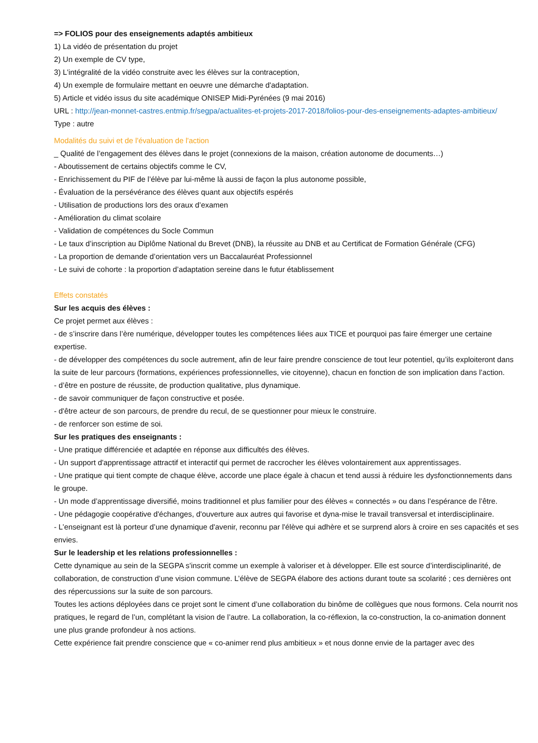=> FOLIOS pour des enseignements adaptés ambitieux
1) La vidéo de présentation du projet
2) Un exemple de CV type,
3) L'intégralité de la vidéo construite avec les élèves sur la contraception,
4) Un exemple de formulaire mettant en oeuvre une démarche d'adaptation.
5) Article et vidéo issus du site académique ONISEP Midi-Pyrénées (9 mai 2016)
URL : http://jean-monnet-castres.entmip.fr/segpa/actualites-et-projets-2017-2018/folios-pour-des-enseignements-adaptes-ambitieux/
Type : autre
Modalités du suivi et de l'évaluation de l'action
_ Qualité de l’engagement des élèves dans le projet (connexions de la maison, création autonome de documents…)
- Aboutissement de certains objectifs comme le CV,
- Enrichissement du PIF de l’élève par lui-même là aussi de façon la plus autonome possible,
- Évaluation de la persévérance des élèves quant aux objectifs espérés
- Utilisation de productions lors des oraux d’examen
- Amélioration du climat scolaire
- Validation de compétences du Socle Commun
- Le taux d’inscription au Diplôme National du Brevet (DNB), la réussite au DNB et au Certificat de Formation Générale (CFG)
- La proportion de demande d’orientation vers un Baccalauréat Professionnel
- Le suivi de cohorte : la proportion d’adaptation sereine dans le futur établissement
Effets constatés
Sur les acquis des élèves :
Ce projet permet aux élèves :
- de s’inscrire dans l’ère numérique, développer toutes les compétences liées aux TICE et pourquoi pas faire émerger une certaine expertise.
- de développer des compétences du socle autrement, afin de leur faire prendre conscience de tout leur potentiel, qu’ils exploiteront dans la suite de leur parcours (formations, expériences professionnelles, vie citoyenne), chacun en fonction de son implication dans l’action.
- d’être en posture de réussite, de production qualitative, plus dynamique.
- de savoir communiquer de façon constructive et posée.
- d'être acteur de son parcours, de prendre du recul, de se questionner pour mieux le construire.
- de renforcer son estime de soi.
Sur les pratiques des enseignants :
- Une pratique différenciée et adaptée en réponse aux difficultés des élèves.
- Un support d'apprentissage attractif et interactif qui permet de raccrocher les élèves volontairement aux apprentissages.
- Une pratique qui tient compte de chaque élève, accorde une place égale à chacun et tend aussi à réduire les dysfonctionnements dans le groupe.
- Un mode d’apprentissage diversifié, moins traditionnel et plus familier pour des élèves « connectés » ou dans l’espérance de l’être.
- Une pédagogie coopérative d'échanges, d'ouverture aux autres qui favorise et dyna-mise le travail transversal et interdisciplinaire.
- L’enseignant est là porteur d’une dynamique d'avenir, reconnu par l'élève qui adhère et se surprend alors à croire en ses capacités et ses envies.
Sur le leadership et les relations professionnelles :
Cette dynamique au sein de la SEGPA s'inscrit comme un exemple à valoriser et à développer. Elle est source d’interdisciplinarité, de collaboration, de construction d’une vision commune. L’élève de SEGPA élabore des actions durant toute sa scolarité ; ces dernières ont des répercussions sur la suite de son parcours.
Toutes les actions déployées dans ce projet sont le ciment d’une collaboration du binôme de collègues que nous formons. Cela nourrit nos pratiques, le regard de l’un, complétant la vision de l’autre. La collaboration, la co-réflexion, la co-construction, la co-animation donnent une plus grande profondeur à nos actions.
Cette expérience fait prendre conscience que « co-animer rend plus ambitieux » et nous donne envie de la partager avec des